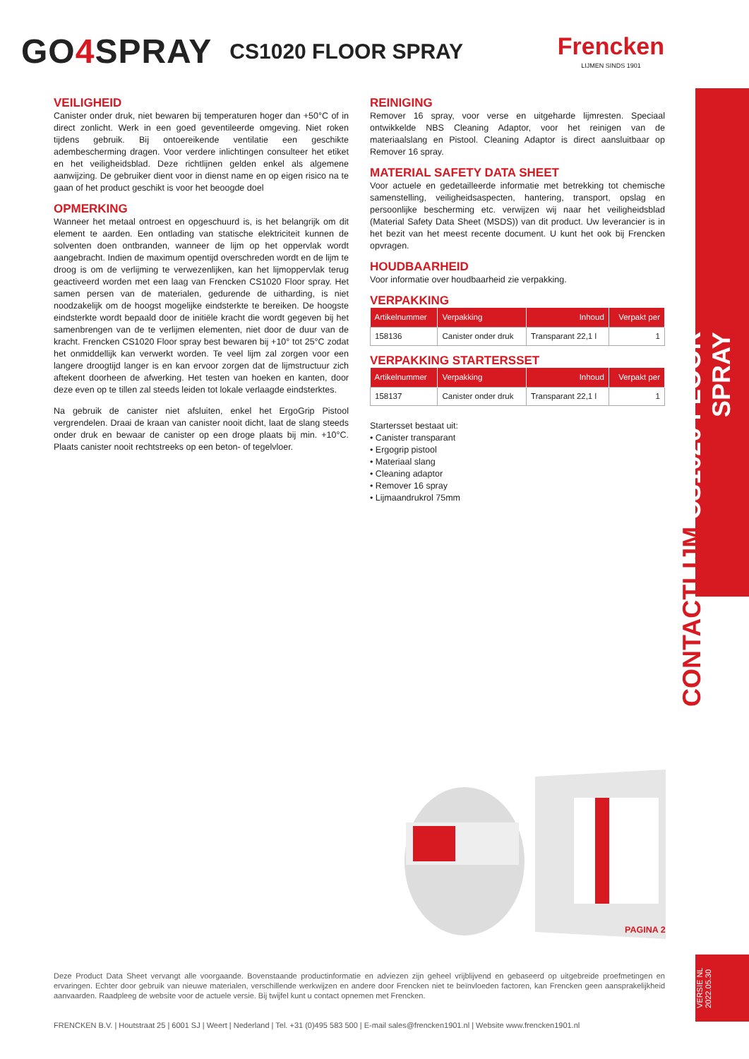GO4 SPRAY
CS1020 FLOOR SPRAY Frencken
LIJMEN SINDS 1901
CONTACTLIJM CS1020 FLOOR SPRAY
VEILIGHEID
Canister onder druk, niet bewaren bij temperaturen hoger dan +50°C of in direct zonlicht. Werk in een goed geventileerde omgeving. Niet roken tijdens gebruik. Bij ontoereikende ventilatie een geschikte adembescherming dragen. Voor verdere inlichtingen consulteer het etiket en het veiligheidsblad. Deze richtlijnen gelden enkel als algemene aanwijzing. De gebruiker dient voor in dienst name en op eigen risico na te gaan of het product geschikt is voor het beoogde doel
OPMERKING
Wanneer het metaal ontroest en opgeschuurd is, is het belangrijk om dit element te aarden. Een ontlading van statische elektriciteit kunnen de solventen doen ontbranden, wanneer de lijm op het oppervlak wordt aangebracht. Indien de maximum opentijd overschreden wordt en de lijm te droog is om de verlijming te verwezenlijken, kan het lijmoppervlak terug geactiveerd worden met een laag van Frencken CS1020 Floor spray. Het samen persen van de materialen, gedurende de uitharding, is niet noodzakelijk om de hoogst mogelijke eindsterkte te bereiken. De hoogste eindsterkte wordt bepaald door de initiële kracht die wordt gegeven bij het samenbrengen van de te verlijmen elementen, niet door de duur van de kracht. Frencken CS1020 Floor spray best bewaren bij +10° tot 25°C zodat het onmiddellijk kan verwerkt worden. Te veel lijm zal zorgen voor een langere droogtijd langer is en kan ervoor zorgen dat de lijmstructuur zich aftekent doorheen de afwerking. Het testen van hoeken en kanten, door deze even op te tillen zal steeds leiden tot lokale verlaagde eindsterktes.
Na gebruik de canister niet afsluiten, enkel het ErgoGrip Pistool vergrendelen. Draai de kraan van canister nooit dicht, laat de slang steeds onder druk en bewaar de canister op een droge plaats bij min. +10°C. Plaats canister nooit rechtstreeks op een beton- of tegelvloer.
REINIGING
Remover 16 spray, voor verse en uitgeharde lijmresten. Speciaal ontwikkelde NBS Cleaning Adaptor, voor het reinigen van de materiaalslang en Pistool. Cleaning Adaptor is direct aansluitbaar op Remover 16 spray.
MATERIAL SAFETY DATA SHEET
Voor actuele en gedetailleerde informatie met betrekking tot chemische samenstelling, veiligheidsaspecten, hantering, transport, opslag en persoonlijke bescherming etc. verwijzen wij naar het veiligheidsblad (Material Safety Data Sheet (MSDS)) van dit product. Uw leverancier is in het bezit van het meest recente document. U kunt het ook bij Frencken opvragen.
HOUDBAARHEID
Voor informatie over houdbaarheid zie verpakking.
VERPAKKING
| Artikelnummer | Verpakking | Inhoud | Verpakt per |
| --- | --- | --- | --- |
| 158136 | Canister onder druk | Transparant 22,1 l | 1 |
VERPAKKING STARTERSSET
| Artikelnummer | Verpakking | Inhoud | Verpakt per |
| --- | --- | --- | --- |
| 158137 | Canister onder druk | Transparant 22,1 l | 1 |
Startersset bestaat uit:
• Canister transparant
• Ergogrip pistool
• Materiaal slang
• Cleaning adaptor
• Remover 16 spray
• Lijmaandrukrol 75mm
PAGINA 2
VERSIE NL
2022.05.30
Deze Product Data Sheet vervangt alle voorgaande. Bovenstaande productinformatie en adviezen zijn geheel vrijblijvend en gebaseerd op uitgebreide proefmetingen en ervaringen. Echter door gebruik van nieuwe materialen, verschillende werkwijzen en andere door Frencken niet te beïnvloeden factoren, kan Frencken geen aansprakelijkheid aanvaarden. Raadpleeg de website voor de actuele versie. Bij twijfel kunt u contact opnemen met Frencken.
FRENCKEN B.V. | Houtstraat 25 | 6001 SJ | Weert | Nederland | Tel. +31 (0)495 583 500 | E-mail sales@frencken1901.nl | Website www.frencken1901.nl